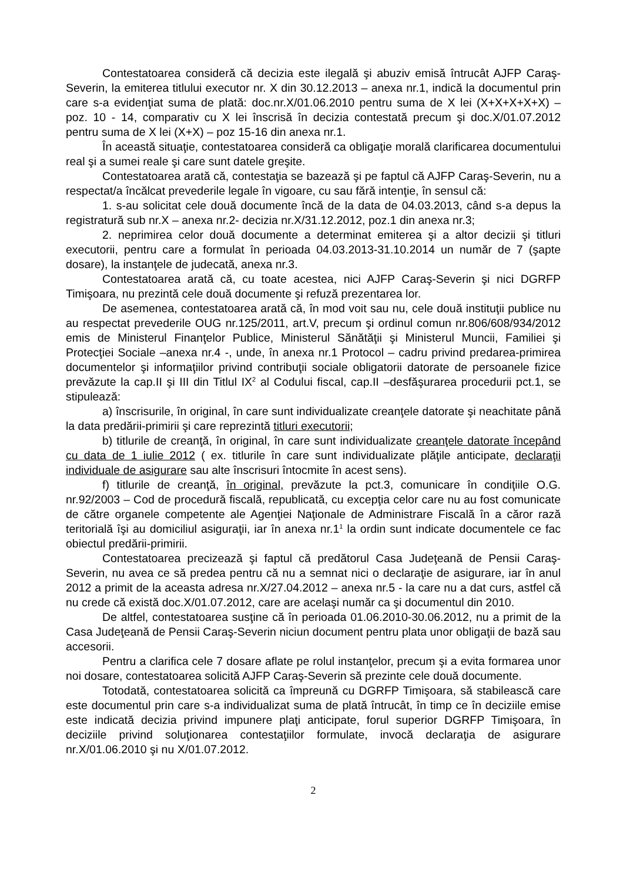Contestatoarea consideră că decizia este ilegală şi abuziv emisă întrucât AJFP Caraş-Severin, la emiterea titlului executor nr. X din 30.12.2013 – anexa nr.1, indică la documentul prin care s-a evidenţiat suma de plată: doc.nr.X/01.06.2010 pentru suma de X lei (X+X+X+X+X) – poz. 10 - 14, comparativ cu X lei înscrisă în decizia contestată precum şi doc.X/01.07.2012 pentru suma de X lei (X+X) – poz 15-16 din anexa nr.1.
În această situaţie, contestatoarea consideră ca obligaţie morală clarificarea documentului real şi a sumei reale şi care sunt datele greşite.
Contestatoarea arată că, contestaţia se bazează şi pe faptul că AJFP Caraş-Severin, nu a respectat/a încălcat prevederile legale în vigoare, cu sau fără intenţie, în sensul că:
1. s-au solicitat cele două documente încă de la data de 04.03.2013, când s-a depus la registratură sub nr.X – anexa nr.2- decizia nr.X/31.12.2012, poz.1 din anexa nr.3;
2. neprimirea celor două documente a determinat emiterea şi a altor decizii şi titluri executorii, pentru care a formulat în perioada 04.03.2013-31.10.2014 un număr de 7 (şapte dosare), la instanţele de judecată, anexa nr.3.
Contestatoarea arată că, cu toate acestea, nici AJFP Caraş-Severin şi nici DGRFP Timişoara, nu prezintă cele două documente şi refuză prezentarea lor.
De asemenea, contestatoarea arată că, în mod voit sau nu, cele două instituţii publice nu au respectat prevederile OUG nr.125/2011, art.V, precum şi ordinul comun nr.806/608/934/2012 emis de Ministerul Finanţelor Publice, Ministerul Sănătăţii şi Ministerul Muncii, Familiei şi Protecţiei Sociale –anexa nr.4 -, unde, în anexa nr.1 Protocol – cadru privind predarea-primirea documentelor şi informaţiilor privind contribuţii sociale obligatorii datorate de persoanele fizice prevăzute la cap.II şi III din Titlul IX<sup>2</sup> al Codului fiscal, cap.II –desfăşurarea procedurii pct.1, se stipulează:
a) înscrisurile, în original, în care sunt individualizate creanţele datorate şi neachitate până la data predării-primirii şi care reprezintă titluri executorii;
b) titlurile de creanţă, în original, în care sunt individualizate creanţele datorate începând cu data de 1 iulie 2012 ( ex. titlurile în care sunt individualizate plăţile anticipate, declaraţii individuale de asigurare sau alte înscrisuri întocmite în acest sens).
f) titlurile de creanţă, în original, prevăzute la pct.3, comunicare în condiţiile O.G. nr.92/2003 – Cod de procedură fiscală, republicată, cu excepţia celor care nu au fost comunicate de către organele competente ale Agenţiei Naţionale de Administrare Fiscală în a căror rază teritorială îşi au domiciliul asiguraţii, iar în anexa nr.1<sup>1</sup> la ordin sunt indicate documentele ce fac obiectul predării-primirii.
Contestatoarea precizează şi faptul că predătorul Casa Judeţeană de Pensii Caraş-Severin, nu avea ce să predea pentru că nu a semnat nici o declaraţie de asigurare, iar în anul 2012 a primit de la aceasta adresa nr.X/27.04.2012 – anexa nr.5 - la care nu a dat curs, astfel că nu crede că există doc.X/01.07.2012, care are acelaşi număr ca şi documentul din 2010.
De altfel, contestatoarea susţine că în perioada 01.06.2010-30.06.2012, nu a primit de la Casa Judeţeană de Pensii Caraş-Severin niciun document pentru plata unor obligaţii de bază sau accesorii.
Pentru a clarifica cele 7 dosare aflate pe rolul instanţelor, precum şi a evita formarea unor noi dosare, contestatoarea solicită AJFP Caraş-Severin să prezinte cele două documente.
Totodată, contestatoarea solicită ca împreună cu DGRFP Timişoara, să stabilească care este documentul prin care s-a individualizat suma de plată întrucât, în timp ce în deciziile emise este indicată decizia privind impunere plaţi anticipate, forul superior DGRFP Timişoara, în deciziile privind soluţionarea contestaţiilor formulate, invocă declaraţia de asigurare nr.X/01.06.2010 şi nu X/01.07.2012.
2